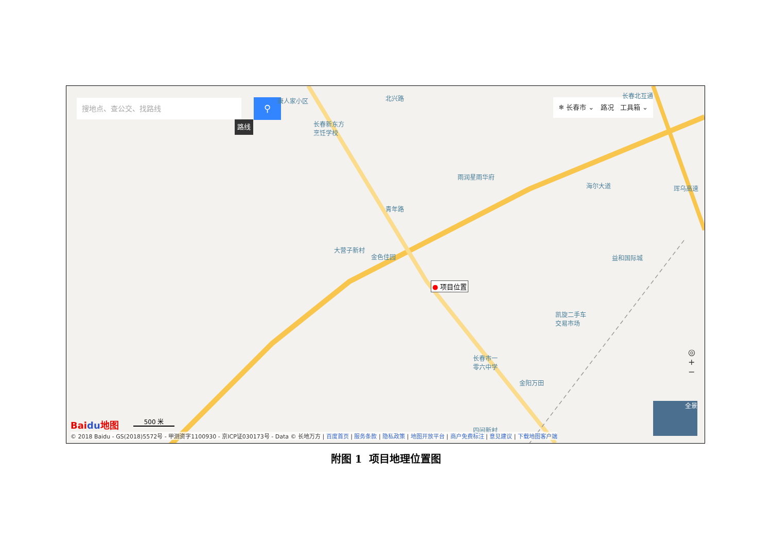搜地点、查公交、找路线 ⚲
路线
❄ 长春市 ⌄ 路况 工具箱 ⌄ 康人家小区
长春新东方
烹饪学校
北兴路 长春北互通
雨润星雨华府
海尔大道 珲乌高速
青年路
大营子新村
金色佳园 益和国际城
● 项目位置
凯旋二手车
交易市场
长春市一
零六中学
金阳万田
四间新村
Baidu地图 500 米
全景
◎
+
−
© 2018 Baidu - GS(2018)5572号 - 甲测资字1100930 - 京ICP证030173号 - Data © 长地万方 | 百度首页 | 服务条款 | 隐私政策 | 地图开放平台 | 商户免费标注 | 意见建议 | 下载地图客户端
附图 1 项目地理位置图